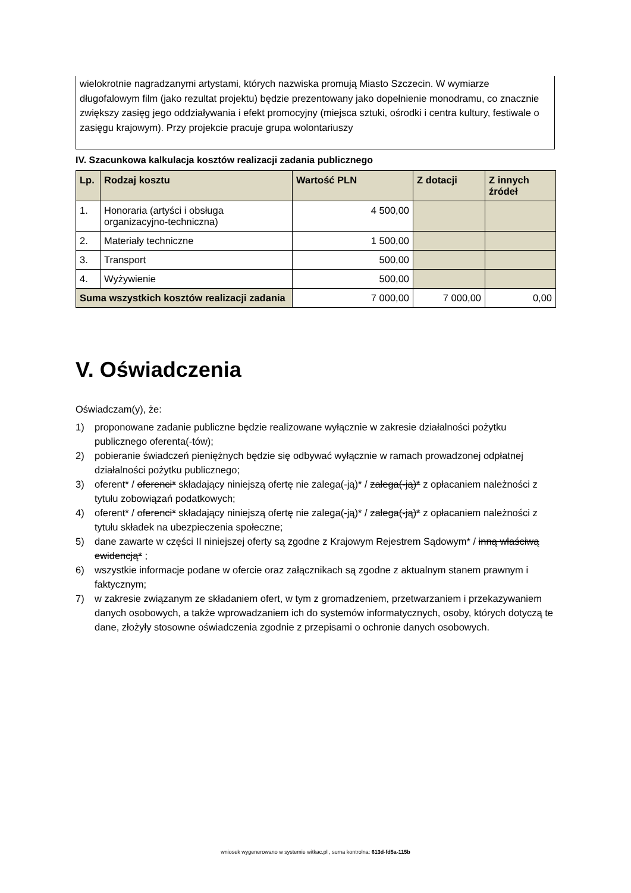wielokrotnie nagradzanymi artystami, których nazwiska promują Miasto Szczecin. W wymiarze długofalowym film (jako rezultat projektu) będzie prezentowany jako dopełnienie monodramu, co znacznie zwiększy zasięg jego oddziaływania i efekt promocyjny (miejsca sztuki, ośrodki i centra kultury, festiwale o zasięgu krajowym). Przy projekcie pracuje grupa wolontariuszy
IV. Szacunkowa kalkulacja kosztów realizacji zadania publicznego
| Lp. | Rodzaj kosztu | Wartość PLN | Z dotacji | Z innych źródeł |
| --- | --- | --- | --- | --- |
| 1. | Honoraria (artyści i obsługa organizacyjno-techniczna) | 4 500,00 | | |
| 2. | Materiały techniczne | 1 500,00 | | |
| 3. | Transport | 500,00 | | |
| 4. | Wyżywienie | 500,00 | | |
| Suma wszystkich kosztów realizacji zadania | | 7 000,00 | 7 000,00 | 0,00 |
V. Oświadczenia
Oświadczam(y), że:
1) proponowane zadanie publiczne będzie realizowane wyłącznie w zakresie działalności pożytku publicznego oferenta(-tów);
2) pobieranie świadczeń pieniężnych będzie się odbywać wyłącznie w ramach prowadzonej odpłatnej działalności pożytku publicznego;
3) oferent* / oferenci* składający niniejszą ofertę nie zalega(-ją)* / zalega(-ją)* z opłacaniem należności z tytułu zobowiązań podatkowych;
4) oferent* / oferenci* składający niniejszą ofertę nie zalega(-ją)* / zalega(-ją)* z opłacaniem należności z tytułu składek na ubezpieczenia społeczne;
5) dane zawarte w części II niniejszej oferty są zgodne z Krajowym Rejestrem Sądowym* / inną właściwą ewidencją* ;
6) wszystkie informacje podane w ofercie oraz załącznikach są zgodne z aktualnym stanem prawnym i faktycznym;
7) w zakresie związanym ze składaniem ofert, w tym z gromadzeniem, przetwarzaniem i przekazywaniem danych osobowych, a także wprowadzaniem ich do systemów informatycznych, osoby, których dotyczą te dane, złożyły stosowne oświadczenia zgodnie z przepisami o ochronie danych osobowych.
wniosek wygenerowano w systemie witkac.pl , suma kontrolna: 613d-fd5a-115b